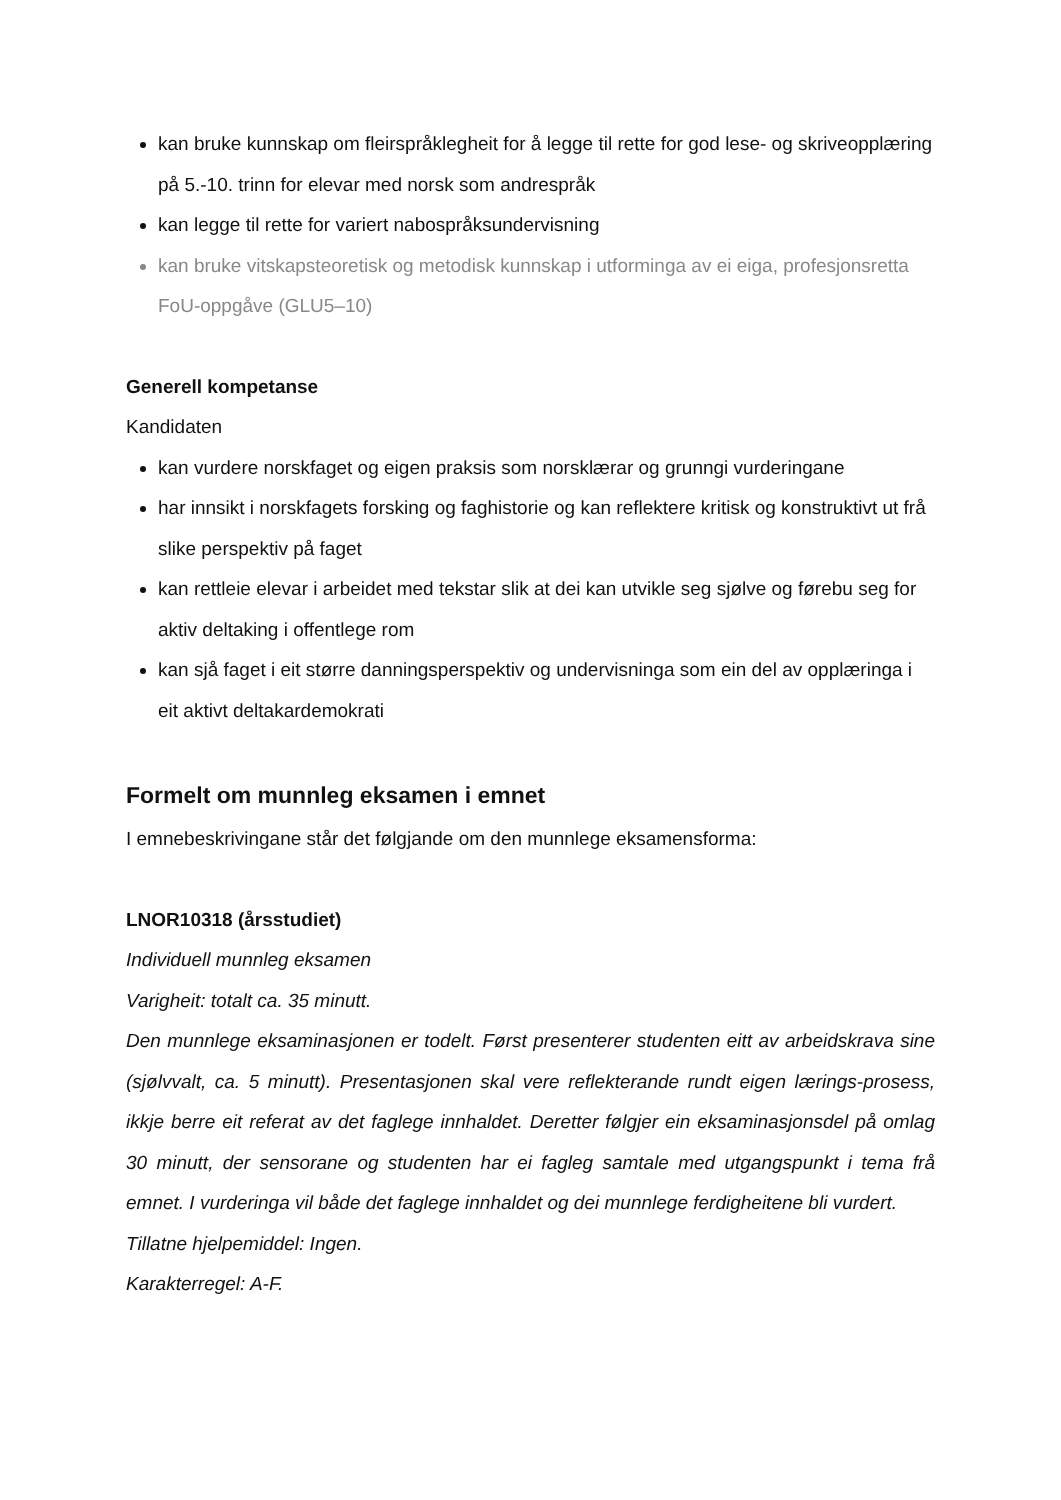kan bruke kunnskap om fleirspråklegheit for å legge til rette for god lese- og skriveopplæring på 5.-10. trinn for elevar med norsk som andrespråk
kan legge til rette for variert nabospråksundervisning
kan bruke vitskapsteoretisk og metodisk kunnskap i utforminga av ei eiga, profesjonsretta FoU-oppgåve (GLU5–10)
Generell kompetanse
Kandidaten
kan vurdere norskfaget og eigen praksis som norsklærar og grunngi vurderingane
har innsikt i norskfagets forsking og faghistorie og kan reflektere kritisk og konstruktivt ut frå slike perspektiv på faget
kan rettleie elevar i arbeidet med tekstar slik at dei kan utvikle seg sjølve og førebu seg for aktiv deltaking i offentlege rom
kan sjå faget i eit større danningsperspektiv og undervisninga som ein del av opplæringa i eit aktivt deltakardemokrati
Formelt om munnleg eksamen i emnet
I emnebeskrivingane står det følgjande om den munnlege eksamensforma:
LNOR10318 (årsstudiet)
Individuell munnleg eksamen
Varigheit: totalt ca. 35 minutt.
Den munnlege eksaminasjonen er todelt. Først presenterer studenten eitt av arbeidskrava sine (sjølvvalt, ca. 5 minutt). Presentasjonen skal vere reflekterande rundt eigen lærings-prosess, ikkje berre eit referat av det faglege innhaldet. Deretter følgjer ein eksaminasjonsdel på omlag 30 minutt, der sensorane og studenten har ei fagleg samtale med utgangspunkt i tema frå emnet. I vurderinga vil både det faglege innhaldet og dei munnlege ferdigheitene bli vurdert.
Tillatne hjelpemiddel: Ingen.
Karakterregel: A-F.